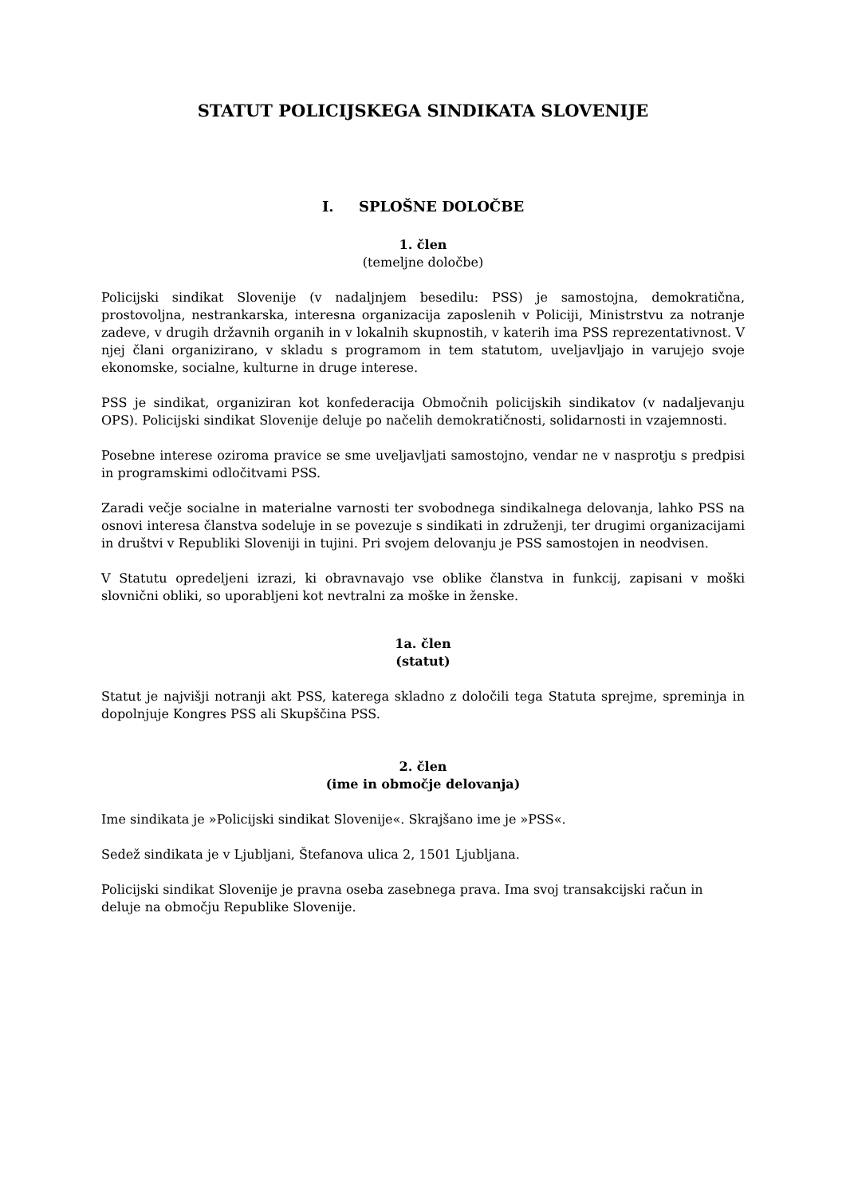STATUT POLICIJSKEGA SINDIKATA SLOVENIJE
I. SPLOŠNE DOLOČBE
1. člen
(temeljne določbe)
Policijski sindikat Slovenije (v nadaljnjem besedilu: PSS) je samostojna, demokratična, prostovoljna, nestrankarska, interesna organizacija zaposlenih v Policiji, Ministrstvu za notranje zadeve, v drugih državnih organih in v lokalnih skupnostih, v katerih ima PSS reprezentativnost. V njej člani organizirano, v skladu s programom in tem statutom, uveljavljajo in varujejo svoje ekonomske, socialne, kulturne in druge interese.
PSS je sindikat, organiziran kot konfederacija Območnih policijskih sindikatov (v nadaljevanju OPS). Policijski sindikat Slovenije deluje po načelih demokratičnosti, solidarnosti in vzajemnosti.
Posebne interese oziroma pravice se sme uveljavljati samostojno, vendar ne v nasprotju s predpisi in programskimi odločitvami PSS.
Zaradi večje socialne in materialne varnosti ter svobodnega sindikalnega delovanja, lahko PSS na osnovi interesa članstva sodeluje in se povezuje s sindikati in združenji, ter drugimi organizacijami in društvi v Republiki Sloveniji in tujini. Pri svojem delovanju je PSS samostojen in neodvisen.
V Statutu opredeljeni izrazi, ki obravnavajo vse oblike članstva in funkcij, zapisani v moški slovnični obliki, so uporabljeni kot nevtralni za moške in ženske.
1a. člen
(statut)
Statut je najvišji notranji akt PSS, katerega skladno z določili tega Statuta sprejme, spreminja in dopolnjuje Kongres PSS ali Skupščina PSS.
2. člen
(ime in območje delovanja)
Ime sindikata je »Policijski sindikat Slovenije«. Skrajšano ime je »PSS«.
Sedež sindikata je v Ljubljani, Štefanova ulica 2, 1501 Ljubljana.
Policijski sindikat Slovenije je pravna oseba zasebnega prava. Ima svoj transakcijski račun in deluje na območju Republike Slovenije.